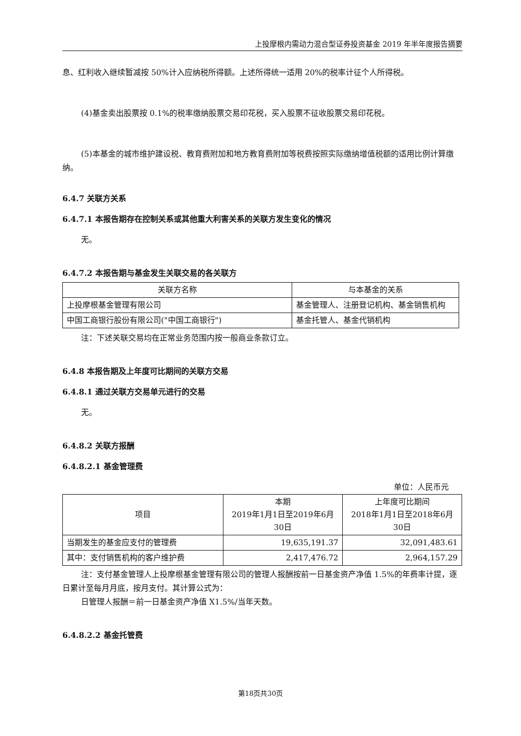上投摩根内需动力混合型证券投资基金 2019 年半年度报告摘要
息、红利收入继续暂减按 50%计入应纳税所得额。上述所得统一适用 20%的税率计征个人所得税。
(4)基金卖出股票按 0.1%的税率缴纳股票交易印花税，买入股票不征收股票交易印花税。
(5)本基金的城市维护建设税、教育费附加和地方教育费附加等税费按照实际缴纳增值税额的适用比例计算缴纳。
6.4.7 关联方关系
6.4.7.1 本报告期存在控制关系或其他重大利害关系的关联方发生变化的情况
无。
6.4.7.2 本报告期与基金发生关联交易的各关联方
| 关联方名称 | 与本基金的关系 |
| --- | --- |
| 上投摩根基金管理有限公司 | 基金管理人、注册登记机构、基金销售机构 |
| 中国工商银行股份有限公司("中国工商银行") | 基金托管人、基金代销机构 |
注：下述关联交易均在正常业务范围内按一般商业条款订立。
6.4.8 本报告期及上年度可比期间的关联方交易
6.4.8.1 通过关联方交易单元进行的交易
无。
6.4.8.2 关联方报酬
6.4.8.2.1 基金管理费
单位：人民币元
| 项目 | 本期 2019年1月1日至2019年6月30日 | 上年度可比期间 2018年1月1日至2018年6月30日 |
| --- | --- | --- |
| 当期发生的基金应支付的管理费 | 19,635,191.37 | 32,091,483.61 |
| 其中：支付销售机构的客户维护费 | 2,417,476.72 | 2,964,157.29 |
注：支付基金管理人上投摩根基金管理有限公司的管理人报酬按前一日基金资产净值 1.5%的年费率计提，逐日累计至每月月底，按月支付。其计算公式为：
日管理人报酬＝前一日基金资产净值 X1.5%/当年天数。
6.4.8.2.2 基金托管费
第18页共30页